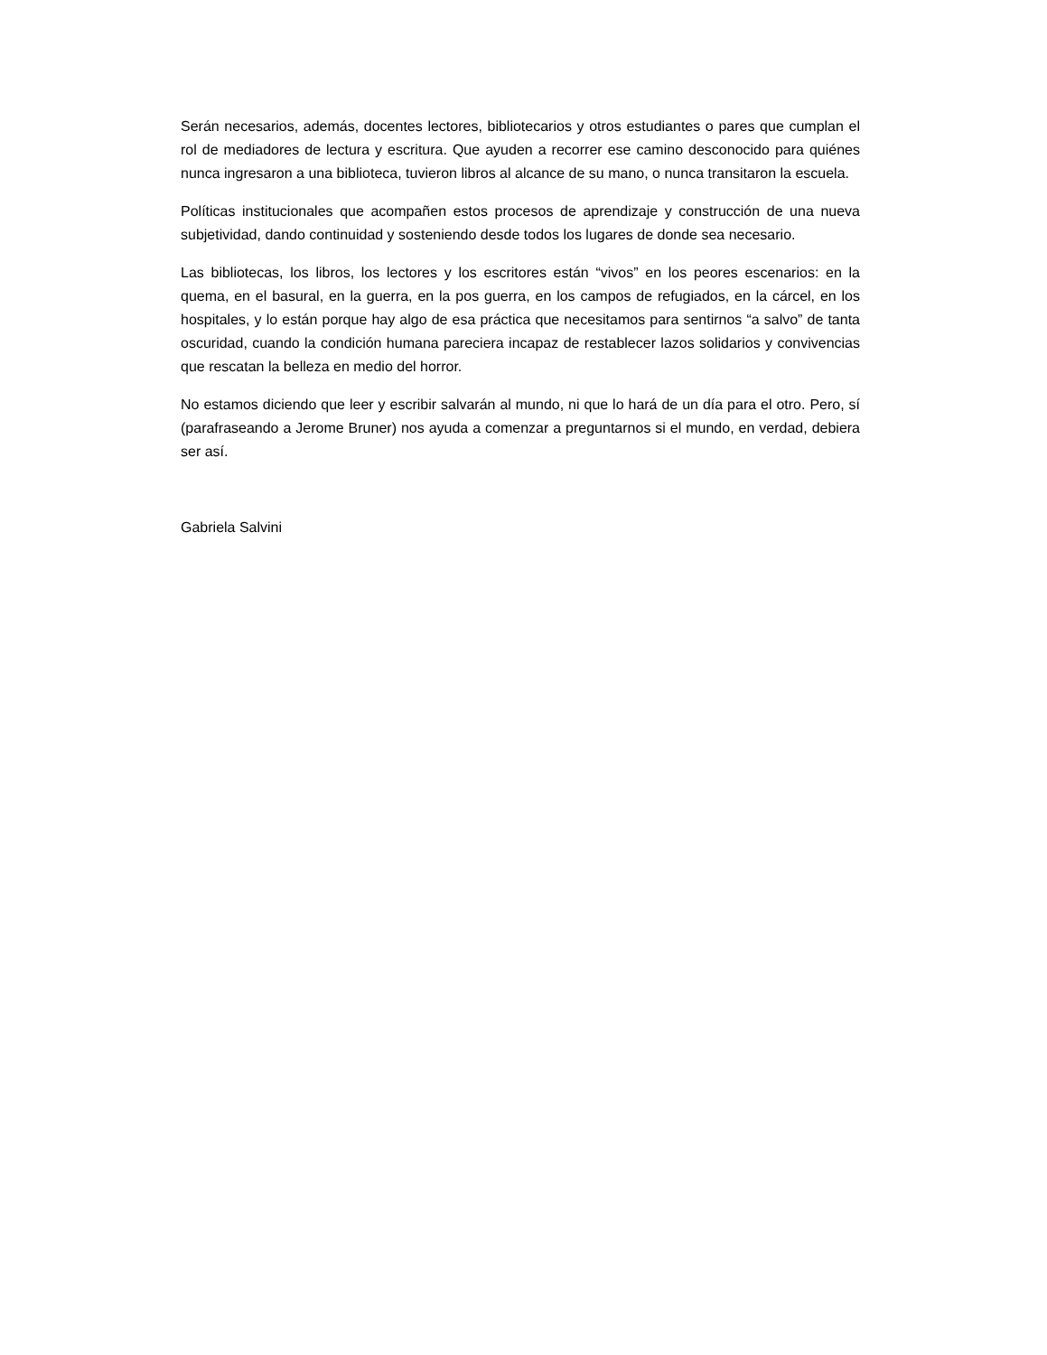Serán necesarios, además, docentes lectores, bibliotecarios y otros estudiantes o pares que cumplan el rol de mediadores de lectura y escritura. Que ayuden a recorrer ese camino desconocido para quiénes nunca ingresaron a una biblioteca, tuvieron libros al alcance de su mano, o nunca transitaron la escuela.
Políticas institucionales que acompañen estos procesos de aprendizaje y construcción de una nueva subjetividad, dando continuidad y sosteniendo desde todos los lugares de donde sea necesario.
Las bibliotecas, los libros, los lectores y los escritores están “vivos” en los peores escenarios: en la quema, en el basural, en la guerra, en la pos guerra, en los campos de refugiados, en la cárcel, en los hospitales, y lo están porque hay algo de esa práctica que necesitamos para sentirnos “a salvo” de tanta oscuridad, cuando la condición humana pareciera incapaz de restablecer lazos solidarios y convivencias que rescatan la belleza en medio del horror.
No estamos diciendo que leer y escribir salvarán al mundo, ni que lo hará de un día para el otro. Pero, sí (parafraseando a Jerome Bruner) nos ayuda a comenzar a preguntarnos si el mundo, en verdad, debiera ser así.
Gabriela Salvini